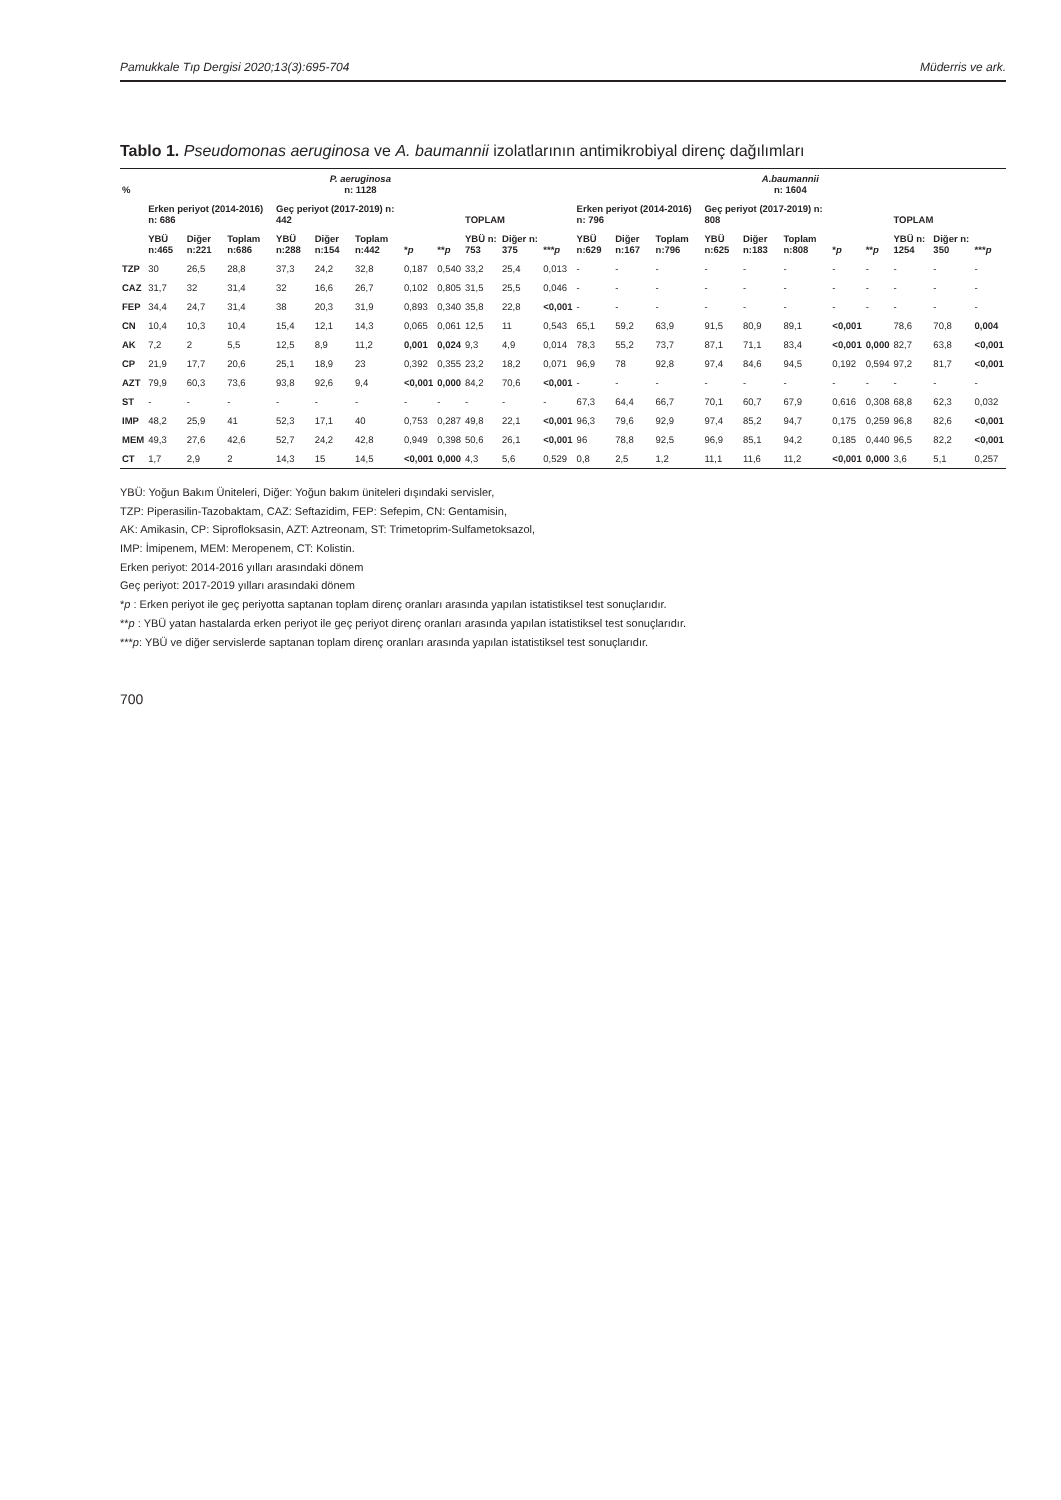Pamukkale Tıp Dergisi 2020;13(3):695-704 Müderris ve ark.
Tablo 1. Pseudomonas aeruginosa ve A. baumannii izolatlarının antimikrobiyal direnç dağılımları
| % | P. aeruginosa n: 1128 | | | | | | | | | | | A.baumannii n: 1604 | | | | | | | | | | |
| --- | --- | --- | --- | --- | --- | --- | --- | --- | --- | --- | --- | --- | --- | --- | --- | --- | --- | --- | --- | --- | --- | --- |
| | Erken periyot (2014-2016) n: 686 | | | Geç periyot (2017-2019) n: 442 | | | | | TOPLAM | | | Erken periyot (2014-2016) n: 796 | | | Geç periyot (2017-2019) n: 808 | | | | | TOPLAM | | |
| | YBÜ n:465 | Diğer n:221 | Toplam n:686 | YBÜ n:288 | Diğer n:154 | Toplam n:442 | * p | ** p | YBÜ n: 753 | Diğer n: 375 | *** p | YBÜ n:629 | Diğer n:167 | Toplam n:796 | YBÜ n:625 | Diğer n:183 | Toplam n:808 | * p | ** p | YBÜ n: 1254 | Diğer n: 350 | *** p |
| TZP | 30 | 26,5 | 28,8 | 37,3 | 24,2 | 32,8 | 0,187 | 0,540 | 33,2 | 25,4 | 0,013 | - | - | - | - | - | - | - | - | - | - | - |
| CAZ | 31,7 | 32 | 31,4 | 32 | 16,6 | 26,7 | 0,102 | 0,805 | 31,5 | 25,5 | 0,046 | - | - | - | - | - | - | - | - | - | - | - |
| FEP | 34,4 | 24,7 | 31,4 | 38 | 20,3 | 31,9 | 0,893 | 0,340 | 35,8 | 22,8 | <0,001 | - | - | - | - | - | - | - | - | - | - | - |
| CN | 10,4 | 10,3 | 10,4 | 15,4 | 12,1 | 14,3 | 0,065 | 0,061 | 12,5 | 11 | 0,543 | 65,1 | 59,2 | 63,9 | 91,5 | 80,9 | 89,1 | <0,001 | | 78,6 | 70,8 | 0,004 |
| AK | 7,2 | 2 | 5,5 | 12,5 | 8,9 | 11,2 | 0,001 | 0,024 | 9,3 | 4,9 | 0,014 | 78,3 | 55,2 | 73,7 | 87,1 | 71,1 | 83,4 | <0,001 | 0,000 | 82,7 | 63,8 | <0,001 |
| CP | 21,9 | 17,7 | 20,6 | 25,1 | 18,9 | 23 | 0,392 | 0,355 | 23,2 | 18,2 | 0,071 | 96,9 | 78 | 92,8 | 97,4 | 84,6 | 94,5 | 0,192 | 0,594 | 97,2 | 81,7 | <0,001 |
| AZT | 79,9 | 60,3 | 73,6 | 93,8 | 92,6 | 9,4 | <0,001 | 0,000 | 84,2 | 70,6 | <0,001 | - | - | - | - | - | - | - | - | - | - | - |
| ST | - | - | - | - | - | - | - | - | - | - | - | 67,3 | 64,4 | 66,7 | 70,1 | 60,7 | 67,9 | 0,616 | 0,308 | 68,8 | 62,3 | 0,032 |
| IMP | 48,2 | 25,9 | 41 | 52,3 | 17,1 | 40 | 0,753 | 0,287 | 49,8 | 22,1 | <0,001 | 96,3 | 79,6 | 92,9 | 97,4 | 85,2 | 94,7 | 0,175 | 0,259 | 96,8 | 82,6 | <0,001 |
| MEM | 49,3 | 27,6 | 42,6 | 52,7 | 24,2 | 42,8 | 0,949 | 0,398 | 50,6 | 26,1 | <0,001 | 96 | 78,8 | 92,5 | 96,9 | 85,1 | 94,2 | 0,185 | 0,440 | 96,5 | 82,2 | <0,001 |
| CT | 1,7 | 2,9 | 2 | 14,3 | 15 | 14,5 | <0,001 | 0,000 | 4,3 | 5,6 | 0,529 | 0,8 | 2,5 | 1,2 | 11,1 | 11,6 | 11,2 | <0,001 | 0,000 | 3,6 | 5,1 | 0,257 |
YBÜ: Yoğun Bakım Üniteleri, Diğer: Yoğun bakım üniteleri dışındaki servisler,
TZP: Piperasilin-Tazobaktam, CAZ: Seftazidim, FEP: Sefepim, CN: Gentamisin,
AK: Amikasin, CP: Siprofloksasin, AZT: Aztreonam, ST: Trimetoprim-Sulfametoksazol,
IMP: İmipenem, MEM: Meropenem, CT: Kolistin.
Erken periyot: 2014-2016 yılları arasındaki dönem
Geç periyot: 2017-2019 yılları arasındaki dönem
*p : Erken periyot ile geç periyotta saptanan toplam direnç oranları arasında yapılan istatistiksel test sonuçlarıdır.
**p : YBÜ yatan hastalarda erken periyot ile geç periyot direnç oranları arasında yapılan istatistiksel test sonuçlarıdır.
***p: YBÜ ve diğer servislerde saptanan toplam direnç oranları arasında yapılan istatistiksel test sonuçlarıdır.
700